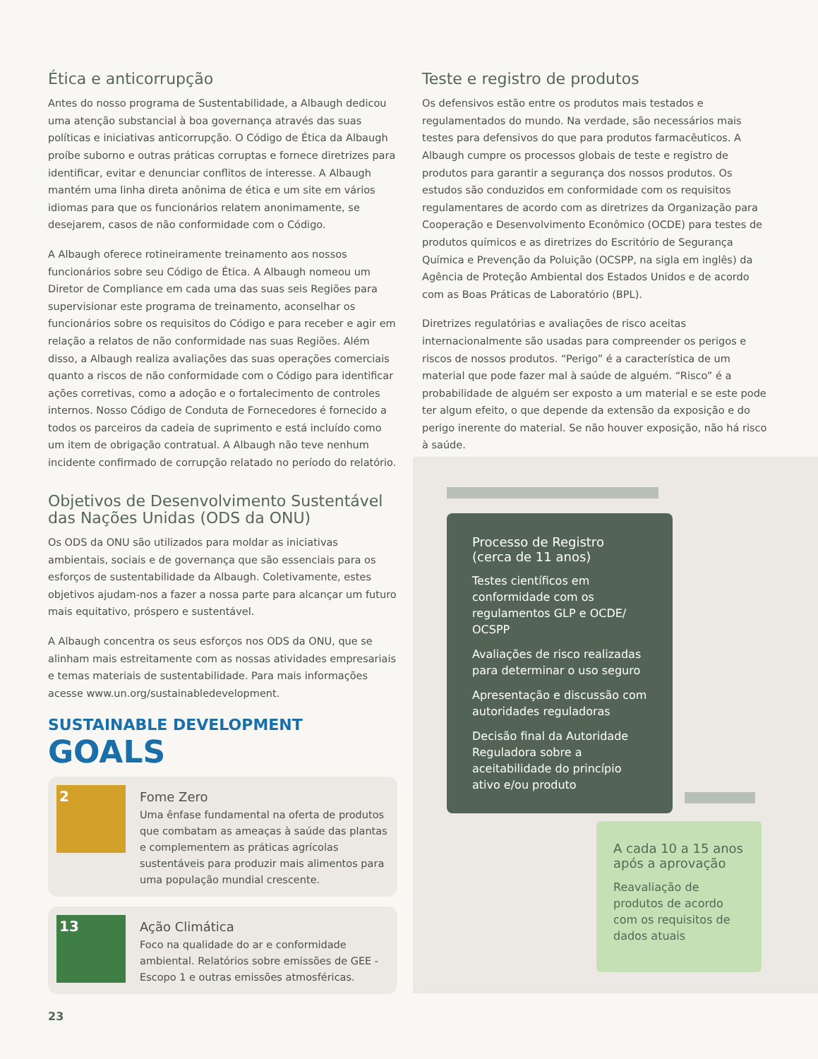Ética e anticorrupção
Antes do nosso programa de Sustentabilidade, a Albaugh dedicou uma atenção substancial à boa governança através das suas políticas e iniciativas anticorrupção. O Código de Ética da Albaugh proíbe suborno e outras práticas corruptas e fornece diretrizes para identificar, evitar e denunciar conflitos de interesse. A Albaugh mantém uma linha direta anônima de ética e um site em vários idiomas para que os funcionários relatem anonimamente, se desejarem, casos de não conformidade com o Código.
A Albaugh oferece rotineiramente treinamento aos nossos funcionários sobre seu Código de Ética. A Albaugh nomeou um Diretor de Compliance em cada uma das suas seis Regiões para supervisionar este programa de treinamento, aconselhar os funcionários sobre os requisitos do Código e para receber e agir em relação a relatos de não conformidade nas suas Regiões. Além disso, a Albaugh realiza avaliações das suas operações comerciais quanto a riscos de não conformidade com o Código para identificar ações corretivas, como a adoção e o fortalecimento de controles internos. Nosso Código de Conduta de Fornecedores é fornecido a todos os parceiros da cadeia de suprimento e está incluído como um item de obrigação contratual. A Albaugh não teve nenhum incidente confirmado de corrupção relatado no período do relatório.
Objetivos de Desenvolvimento Sustentável das Nações Unidas (ODS da ONU)
Os ODS da ONU são utilizados para moldar as iniciativas ambientais, sociais e de governança que são essenciais para os esforços de sustentabilidade da Albaugh. Coletivamente, estes objetivos ajudam-nos a fazer a nossa parte para alcançar um futuro mais equitativo, próspero e sustentável.
A Albaugh concentra os seus esforços nos ODS da ONU, que se alinham mais estreitamente com as nossas atividades empresariais e temas materiais de sustentabilidade. Para mais informações acesse www.un.org/sustainabledevelopment.
SUSTAINABLE DEVELOPMENT GOALS
2
Fome Zero
Uma ênfase fundamental na oferta de produtos que combatam as ameaças à saúde das plantas e complementem as práticas agrícolas sustentáveis para produzir mais alimentos para uma população mundial crescente.
13
Ação Climática
Foco na qualidade do ar e conformidade ambiental. Relatórios sobre emissões de GEE - Escopo 1 e outras emissões atmosféricas.
Teste e registro de produtos
Os defensivos estão entre os produtos mais testados e regulamentados do mundo. Na verdade, são necessários mais testes para defensivos do que para produtos farmacêuticos. A Albaugh cumpre os processos globais de teste e registro de produtos para garantir a segurança dos nossos produtos. Os estudos são conduzidos em conformidade com os requisitos regulamentares de acordo com as diretrizes da Organização para Cooperação e Desenvolvimento Econômico (OCDE) para testes de produtos químicos e as diretrizes do Escritório de Segurança Química e Prevenção da Poluição (OCSPP, na sigla em inglês) da Agência de Proteção Ambiental dos Estados Unidos e de acordo com as Boas Práticas de Laboratório (BPL).
Diretrizes regulatórias e avaliações de risco aceitas internacionalmente são usadas para compreender os perigos e riscos de nossos produtos. “Perigo” é a característica de um material que pode fazer mal à saúde de alguém. “Risco” é a probabilidade de alguém ser exposto a um material e se este pode ter algum efeito, o que depende da extensão da exposição e do perigo inerente do material. Se não houver exposição, não há risco à saúde.
Processo de Registro (cerca de 11 anos)
Testes científicos em conformidade com os regulamentos GLP e OCDE/ OCSPP
Avaliações de risco realizadas para determinar o uso seguro
Apresentação e discussão com autoridades reguladoras
Decisão final da Autoridade Reguladora sobre a aceitabilidade do princípio ativo e/ou produto
A cada 10 a 15 anos após a aprovação
Reavaliação de produtos de acordo com os requisitos de dados atuais
23